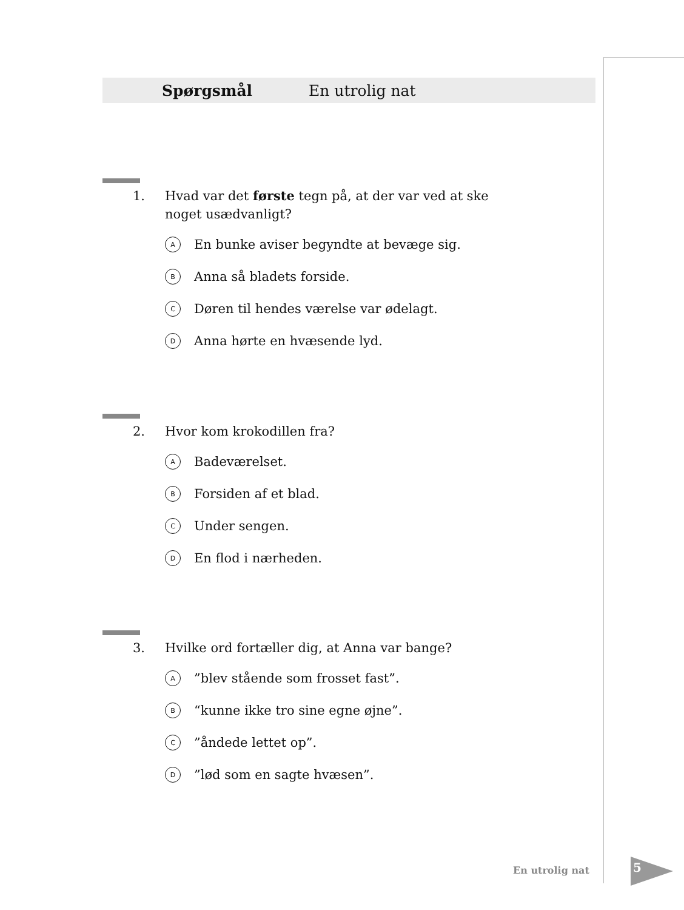Spørgsmål En utrolig nat
1. Hvad var det første tegn på, at der var ved at ske noget usædvanligt?
A En bunke aviser begyndte at bevæge sig.
B Anna så bladets forside.
C Døren til hendes værelse var ødelagt.
D Anna hørte en hvæsende lyd.
2. Hvor kom krokodillen fra?
A Badeværelset.
B Forsiden af et blad.
C Under sengen.
D En flod i nærheden.
3. Hvilke ord fortæller dig, at Anna var bange?
A”blev stående som frosset fast”.
B “kunne ikke tro sine egne øjne”.
C”åndede lettet op”.
D”lød som en sagte hvæsen”.
En utrolig nat 5